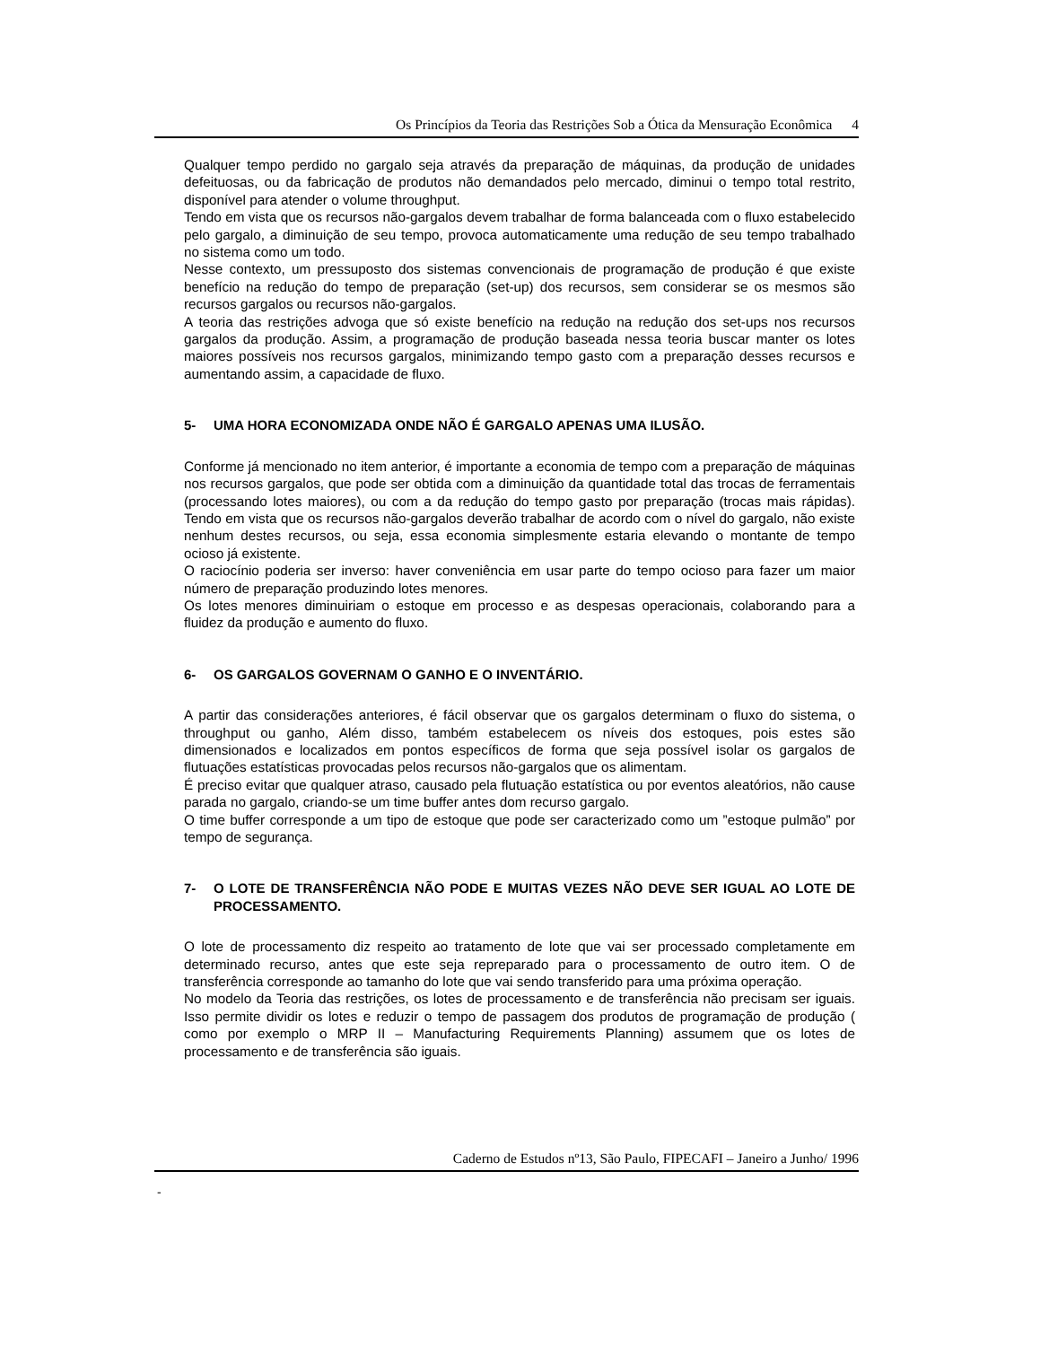Os Princípios da Teoria das Restrições Sob a Ótica da Mensuração Econômica 4
Qualquer tempo perdido no gargalo seja através da preparação de máquinas, da produção de unidades defeituosas, ou da fabricação de produtos não demandados pelo mercado, diminui o tempo total restrito, disponível para atender o volume throughput.
Tendo em vista que os recursos não-gargalos devem trabalhar de forma balanceada com o fluxo estabelecido pelo gargalo, a diminuição de seu tempo, provoca automaticamente uma redução de seu tempo trabalhado no sistema como um todo.
Nesse contexto, um pressuposto dos sistemas convencionais de programação de produção é que existe benefício na redução do tempo de preparação (set-up) dos recursos, sem considerar se os mesmos são recursos gargalos ou recursos não-gargalos.
A teoria das restrições advoga que só existe benefício na redução na redução dos set-ups nos recursos gargalos da produção. Assim, a programação de produção baseada nessa teoria buscar manter os lotes maiores possíveis nos recursos gargalos, minimizando tempo gasto com a preparação desses recursos e aumentando assim, a capacidade de fluxo.
5- UMA HORA ECONOMIZADA ONDE NÃO É GARGALO APENAS UMA ILUSÃO.
Conforme já mencionado no item anterior, é importante a economia de tempo com a preparação de máquinas nos recursos gargalos, que pode ser obtida com a diminuição da quantidade total das trocas de ferramentais (processando lotes maiores), ou com a da redução do tempo gasto por preparação (trocas mais rápidas). Tendo em vista que os recursos não-gargalos deverão trabalhar de acordo com o nível do gargalo, não existe nenhum destes recursos, ou seja, essa economia simplesmente estaria elevando o montante de tempo ocioso já existente.
O raciocínio poderia ser inverso: haver conveniência em usar parte do tempo ocioso para fazer um maior número de preparação produzindo lotes menores.
Os lotes menores diminuiriam o estoque em processo e as despesas operacionais, colaborando para a fluidez da produção e aumento do fluxo.
6- OS GARGALOS GOVERNAM O GANHO E O INVENTÁRIO.
A partir das considerações anteriores, é fácil observar que os gargalos determinam o fluxo do sistema, o throughput ou ganho, Além disso, também estabelecem os níveis dos estoques, pois estes são dimensionados e localizados em pontos específicos de forma que seja possível isolar os gargalos de flutuações estatísticas provocadas pelos recursos não-gargalos que os alimentam.
É preciso evitar que qualquer atraso, causado pela flutuação estatística ou por eventos aleatórios, não cause parada no gargalo, criando-se um time buffer antes dom recurso gargalo.
O time buffer corresponde a um tipo de estoque que pode ser caracterizado como um ”estoque pulmão” por tempo de segurança.
7- O LOTE DE TRANSFERÊNCIA NÃO PODE E MUITAS VEZES NÃO DEVE SER IGUAL AO LOTE DE PROCESSAMENTO.
O lote de processamento diz respeito ao tratamento de lote que vai ser processado completamente em determinado recurso, antes que este seja repreparado para o processamento de outro item. O de transferência corresponde ao tamanho do lote que vai sendo transferido para uma próxima operação.
No modelo da Teoria das restrições, os lotes de processamento e de transferência não precisam ser iguais. Isso permite dividir os lotes e reduzir o tempo de passagem dos produtos de programação de produção ( como por exemplo o MRP II – Manufacturing Requirements Planning) assumem que os lotes de processamento e de transferência são iguais.
Caderno de Estudos nº13, São Paulo, FIPECAFI – Janeiro a Junho/ 1996
-